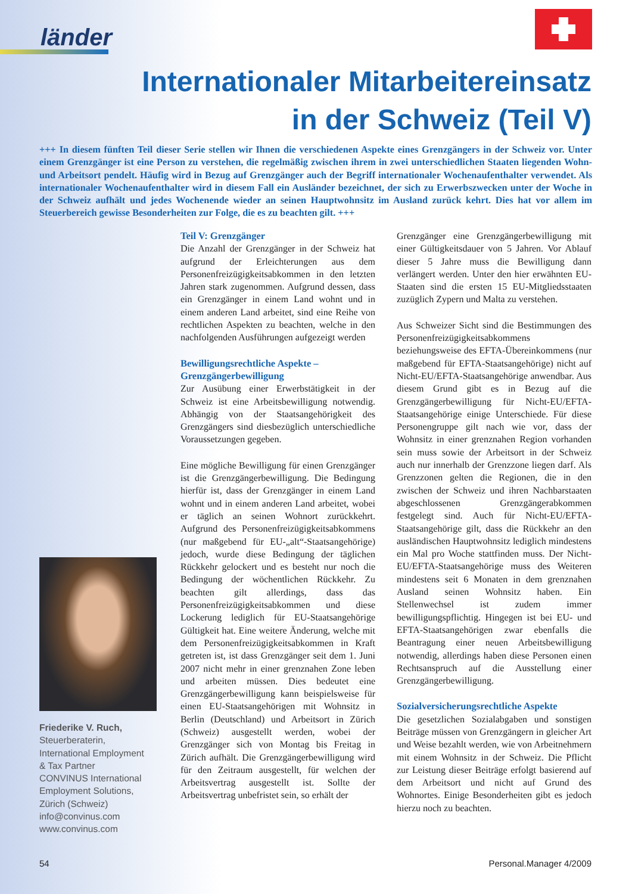länder
Internationaler Mitarbeitereinsatz
in der Schweiz (Teil V)
+++ In diesem fünften Teil dieser Serie stellen wir Ihnen die verschiedenen Aspekte eines Grenzgängers in der Schweiz vor. Unter einem Grenzgänger ist eine Person zu verstehen, die regelmäßig zwischen ihrem in zwei unterschiedlichen Staaten liegenden Wohn- und Arbeitsort pendelt. Häufig wird in Bezug auf Grenzgänger auch der Begriff internationaler Wochenaufenthalter verwendet. Als internationaler Wochenaufenthalter wird in diesem Fall ein Ausländer bezeichnet, der sich zu Erwerbszwecken unter der Woche in der Schweiz aufhält und jedes Wochenende wieder an seinen Hauptwohnsitz im Ausland zurück kehrt. Dies hat vor allem im Steuerbereich gewisse Besonderheiten zur Folge, die es zu beachten gilt. +++
Teil V: Grenzgänger
Die Anzahl der Grenzgänger in der Schweiz hat aufgrund der Erleichterungen aus dem Personenfreizügigkeitsabkommen in den letzten Jahren stark zugenommen. Aufgrund dessen, dass ein Grenzgänger in einem Land wohnt und in einem anderen Land arbeitet, sind eine Reihe von rechtlichen Aspekten zu beachten, welche in den nachfolgenden Ausführungen aufgezeigt werden
Bewilligungsrechtliche Aspekte –
Grenzgängerbewilligung
Zur Ausübung einer Erwerbstätigkeit in der Schweiz ist eine Arbeitsbewilligung notwendig. Abhängig von der Staatsangehörigkeit des Grenzgängers sind diesbezüglich unterschiedliche Voraussetzungen gegeben.
Eine mögliche Bewilligung für einen Grenzgänger ist die Grenzgängerbewilligung. Die Bedingung hierfür ist, dass der Grenzgänger in einem Land wohnt und in einem anderen Land arbeitet, wobei er täglich an seinen Wohnort zurückkehrt. Aufgrund des Personenfreizügigkeitsabkommens (nur maßgebend für EU-„alt“-Staatsangehörige) jedoch, wurde diese Bedingung der täglichen Rückkehr gelockert und es besteht nur noch die Bedingung der wöchentlichen Rückkehr. Zu beachten gilt allerdings, dass das Personenfreizügigkeitsabkommen und diese Lockerung lediglich für EU-Staatsangehörige Gültigkeit hat. Eine weitere Änderung, welche mit dem Personenfreizügigkeitsabkommen in Kraft getreten ist, ist dass Grenzgänger seit dem 1. Juni 2007 nicht mehr in einer grenznahen Zone leben und arbeiten müssen. Dies bedeutet eine Grenzgängerbewilligung kann beispielsweise für einen EU-Staatsangehörigen mit Wohnsitz in Berlin (Deutschland) und Arbeitsort in Zürich (Schweiz) ausgestellt werden, wobei der Grenzgänger sich von Montag bis Freitag in Zürich aufhält. Die Grenzgängerbewilligung wird für den Zeitraum ausgestellt, für welchen der Arbeitsvertrag ausgestellt ist. Sollte der Arbeitsvertrag unbefristet sein, so erhält der
Grenzgänger eine Grenzgängerbewilligung mit einer Gültigkeitsdauer von 5 Jahren. Vor Ablauf dieser 5 Jahre muss die Bewilligung dann verlängert werden. Unter den hier erwähnten EU-Staaten sind die ersten 15 EU-Mitgliedsstaaten zuzüglich Zypern und Malta zu verstehen.
Aus Schweizer Sicht sind die Bestimmungen des Personenfreizügigkeitsabkommens beziehungsweise des EFTA-Übereinkommens (nur maßgebend für EFTA-Staatsangehörige) nicht auf Nicht-EU/EFTA-Staatsangehörige anwendbar. Aus diesem Grund gibt es in Bezug auf die Grenzgängerbewilligung für Nicht-EU/EFTA-Staatsangehörige einige Unterschiede. Für diese Personengruppe gilt nach wie vor, dass der Wohnsitz in einer grenznahen Region vorhanden sein muss sowie der Arbeitsort in der Schweiz auch nur innerhalb der Grenzzone liegen darf. Als Grenzzonen gelten die Regionen, die in den zwischen der Schweiz und ihren Nachbarstaaten abgeschlossenen Grenzgängerabkommen festgelegt sind. Auch für Nicht-EU/EFTA-Staatsangehörige gilt, dass die Rückkehr an den ausländischen Hauptwohnsitz lediglich mindestens ein Mal pro Woche stattfinden muss. Der Nicht-EU/EFTA-Staatsangehörige muss des Weiteren mindestens seit 6 Monaten in dem grenznahen Ausland seinen Wohnsitz haben. Ein Stellenwechsel ist zudem immer bewilligungspflichtig. Hingegen ist bei EU- und EFTA-Staatsangehörigen zwar ebenfalls die Beantragung einer neuen Arbeitsbewilligung notwendig, allerdings haben diese Personen einen Rechtsanspruch auf die Ausstellung einer Grenzgängerbewilligung.
Sozialversicherungsrechtliche Aspekte
Die gesetzlichen Sozialabgaben und sonstigen Beiträge müssen von Grenzgängern in gleicher Art und Weise bezahlt werden, wie von Arbeitnehmern mit einem Wohnsitz in der Schweiz. Die Pflicht zur Leistung dieser Beiträge erfolgt basierend auf dem Arbeitsort und nicht auf Grund des Wohnortes. Einige Besonderheiten gibt es jedoch hierzu noch zu beachten.
Friederike V. Ruch,
Steuerberaterin,
International Employment
& Tax Partner
CONVINUS International
Employment Solutions,
Zürich (Schweiz)
info@convinus.com
www.convinus.com
54 Personal.Manager 4/2009